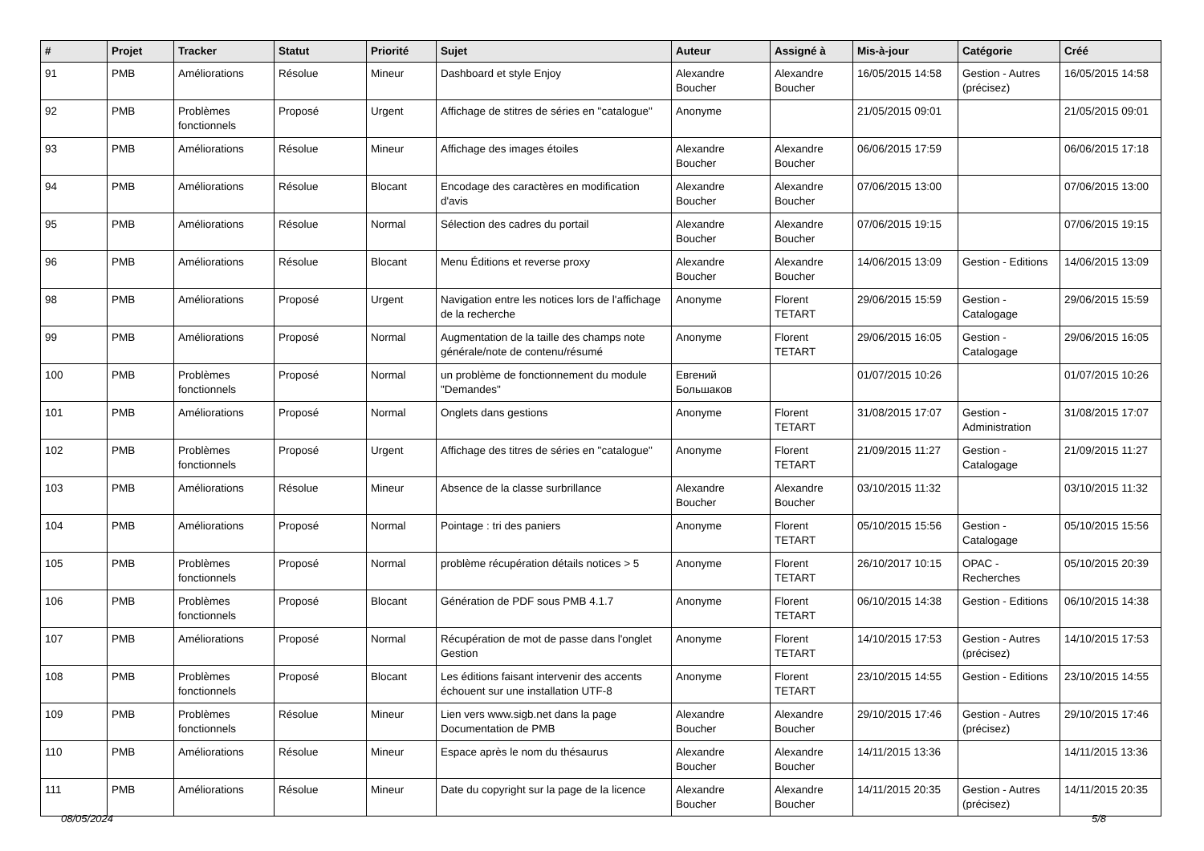| # | Projet | Tracker | Statut | Priorité | Sujet | Auteur | Assigné à | Mis-à-jour | Catégorie | Créé |
| --- | --- | --- | --- | --- | --- | --- | --- | --- | --- | --- |
| 91 | PMB | Améliorations | Résolue | Mineur | Dashboard et style Enjoy | Alexandre Boucher | Alexandre Boucher | 16/05/2015 14:58 | Gestion - Autres (précisez) | 16/05/2015 14:58 |
| 92 | PMB | Problèmes fonctionnels | Proposé | Urgent | Affichage de stitres de séries en "catalogue" | Anonyme | | 21/05/2015 09:01 | | 21/05/2015 09:01 |
| 93 | PMB | Améliorations | Résolue | Mineur | Affichage des images étoiles | Alexandre Boucher | Alexandre Boucher | 06/06/2015 17:59 | | 06/06/2015 17:18 |
| 94 | PMB | Améliorations | Résolue | Blocant | Encodage des caractères en modification d'avis | Alexandre Boucher | Alexandre Boucher | 07/06/2015 13:00 | | 07/06/2015 13:00 |
| 95 | PMB | Améliorations | Résolue | Normal | Sélection des cadres du portail | Alexandre Boucher | Alexandre Boucher | 07/06/2015 19:15 | | 07/06/2015 19:15 |
| 96 | PMB | Améliorations | Résolue | Blocant | Menu Éditions et reverse proxy | Alexandre Boucher | Alexandre Boucher | 14/06/2015 13:09 | Gestion - Editions | 14/06/2015 13:09 |
| 98 | PMB | Améliorations | Proposé | Urgent | Navigation entre les notices lors de l'affichage de la recherche | Anonyme | Florent TETART | 29/06/2015 15:59 | Gestion - Catalogage | 29/06/2015 15:59 |
| 99 | PMB | Améliorations | Proposé | Normal | Augmentation de la taille des champs note générale/note de contenu/résumé | Anonyme | Florent TETART | 29/06/2015 16:05 | Gestion - Catalogage | 29/06/2015 16:05 |
| 100 | PMB | Problèmes fonctionnels | Proposé | Normal | un problème de fonctionnement du module "Demandes" | Евгений Большаков | | 01/07/2015 10:26 | | 01/07/2015 10:26 |
| 101 | PMB | Améliorations | Proposé | Normal | Onglets dans gestions | Anonyme | Florent TETART | 31/08/2015 17:07 | Gestion - Administration | 31/08/2015 17:07 |
| 102 | PMB | Problèmes fonctionnels | Proposé | Urgent | Affichage des titres de séries en "catalogue" | Anonyme | Florent TETART | 21/09/2015 11:27 | Gestion - Catalogage | 21/09/2015 11:27 |
| 103 | PMB | Améliorations | Résolue | Mineur | Absence de la classe surbrillance | Alexandre Boucher | Alexandre Boucher | 03/10/2015 11:32 | | 03/10/2015 11:32 |
| 104 | PMB | Améliorations | Proposé | Normal | Pointage : tri des paniers | Anonyme | Florent TETART | 05/10/2015 15:56 | Gestion - Catalogage | 05/10/2015 15:56 |
| 105 | PMB | Problèmes fonctionnels | Proposé | Normal | problème récupération détails notices > 5 | Anonyme | Florent TETART | 26/10/2017 10:15 | OPAC - Recherches | 05/10/2015 20:39 |
| 106 | PMB | Problèmes fonctionnels | Proposé | Blocant | Génération de PDF sous PMB 4.1.7 | Anonyme | Florent TETART | 06/10/2015 14:38 | Gestion - Editions | 06/10/2015 14:38 |
| 107 | PMB | Améliorations | Proposé | Normal | Récupération de mot de passe dans l'onglet Gestion | Anonyme | Florent TETART | 14/10/2015 17:53 | Gestion - Autres (précisez) | 14/10/2015 17:53 |
| 108 | PMB | Problèmes fonctionnels | Proposé | Blocant | Les éditions faisant intervenir des accents échouent sur une installation UTF-8 | Anonyme | Florent TETART | 23/10/2015 14:55 | Gestion - Editions | 23/10/2015 14:55 |
| 109 | PMB | Problèmes fonctionnels | Résolue | Mineur | Lien vers www.sigb.net dans la page Documentation de PMB | Alexandre Boucher | Alexandre Boucher | 29/10/2015 17:46 | Gestion - Autres (précisez) | 29/10/2015 17:46 |
| 110 | PMB | Améliorations | Résolue | Mineur | Espace après le nom du thésaurus | Alexandre Boucher | Alexandre Boucher | 14/11/2015 13:36 | | 14/11/2015 13:36 |
| 111 | PMB | Améliorations | Résolue | Mineur | Date du copyright sur la page de la licence | Alexandre Boucher | Alexandre Boucher | 14/11/2015 20:35 | Gestion - Autres (précisez) | 14/11/2015 20:35 |
08/05/2024 5/8